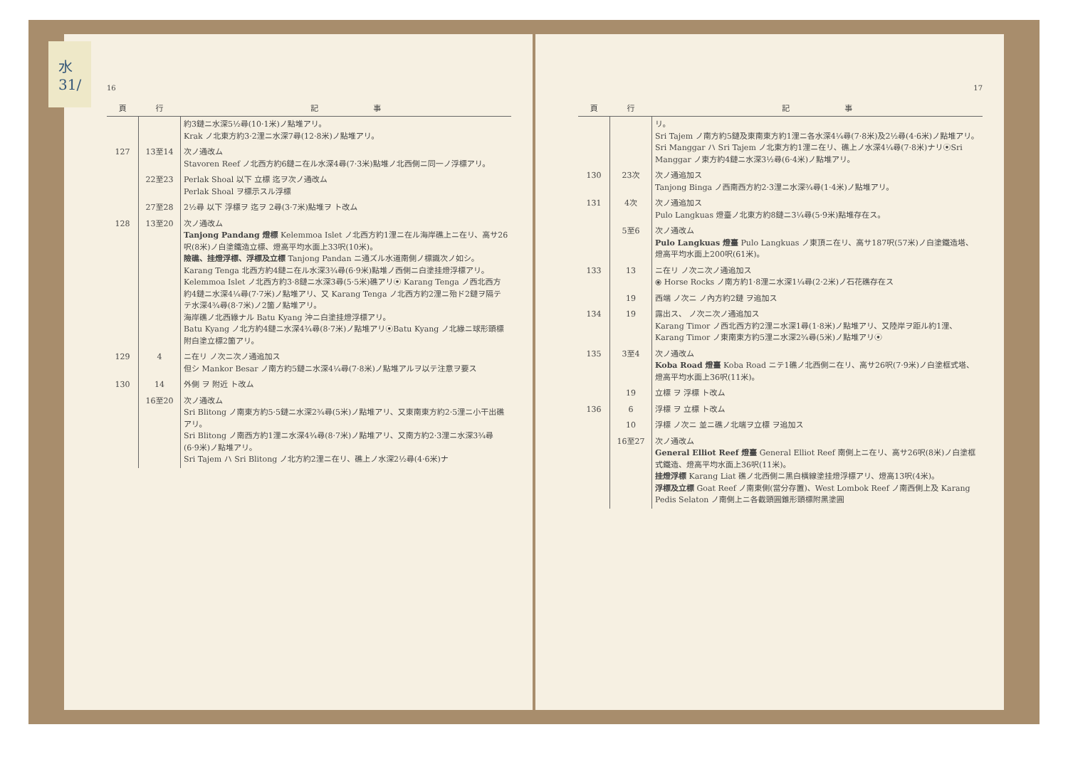水
31/
16
| 頁 | 行 | 記 事 |
| --- | --- | --- |
| | | 約3鏈ニ水深5½尋(10·1米)ノ點堆アリ。 Krak ノ北東方約3·2浬ニ水深7尋(12·8米)ノ點堆アリ。 |
| 127 | 13至14 | 次ノ通改ム Stavoren Reef ノ北西方約6鏈ニ在ル水深4尋(7·3米)點堆ノ北西側ニ同一ノ浮標アリ。 |
| | 22至23 | Perlak Shoal 以下 立標 迄ヲ次ノ通改ム Perlak Shoal ヲ標示スル浮標 |
| | 27至28 | 2½尋 以下 浮標ヲ 迄ヲ 2尋(3·7米)點堆ヲ ト改ム |
| 128 | 13至20 | 次ノ通改ム Tanjong Pandang 燈標 Kelemmoa Islet ノ北西方約1浬ニ在ル海岸礁上ニ在リ、高サ26呎(8米)ノ白塗鐵造立標、燈高平均水面上33呎(10米)。 險礁、挂燈浮標、浮標及立標 Tanjong Pandan ニ通ズル水道南側ノ標識次ノ如シ。 Karang Tenga 北西方約4鏈ニ在ル水深3¾尋(6·9米)點堆ノ西側ニ白塗挂燈浮標アリ。 Kelemmoa Islet ノ北西方約3·8鏈ニ水深3尋(5·5米)礁アリ⦿ Karang Tenga ノ西北西方約4鏈ニ水深4¼尋(7·7米)ノ點堆アリ、又 Karang Tenga ノ北西方約2浬ニ殆ド2鏈ヲ隔テテ水深4¾尋(8·7米)ノ2箇ノ點堆アリ。 海岸礁ノ北西緣ナル Batu Kyang 沖ニ白塗挂燈浮標アリ。 Batu Kyang ノ北方約4鏈ニ水深4¾尋(8·7米)ノ點堆アリ⦿Batu Kyang ノ北緣ニ球形頭標附白塗立標2箇アリ。 |
| 129 | 4 | ニ在リ ノ次ニ次ノ通追加ス 但シ Mankor Besar ノ南方約5鏈ニ水深4¼尋(7·8米)ノ點堆アルヲ以テ注意ヲ要ス |
| 130 | 14 | 外側 ヲ 附近 ト改ム |
| | 16至20 | 次ノ通改ム Sri Blitong ノ南東方約5·5鏈ニ水深2¾尋(5米)ノ點堆アリ、又東南東方約2·5浬ニ小干出礁アリ。 Sri Blitong ノ南西方約1浬ニ水深4¾尋(8·7米)ノ點堆アリ、又南方約2·3浬ニ水深3¾尋(6·9米)ノ點堆アリ。 Sri Tajem ハ Sri Blitong ノ北方約2浬ニ在リ、礁上ノ水深2½尋(4·6米)ナ |
17
| 頁 | 行 | 記 事 |
| --- | --- | --- |
| | | リ。 Sri Tajem ノ南方約5鏈及東南東方約1浬ニ各水深4¼尋(7·8米)及2½尋(4·6米)ノ點堆アリ。 Sri Manggar ハ Sri Tajem ノ北東方約1浬ニ在リ、礁上ノ水深4¼尋(7·8米)ナリ⦿Sri Manggar ノ東方約4鏈ニ水深3½尋(6·4米)ノ點堆アリ。 |
| 130 | 23次 | 次ノ通追加ス Tanjong Binga ノ西南西方約2·3浬ニ水深¾尋(1·4米)ノ點堆アリ。 |
| 131 | 4次 | 次ノ通追加ス Pulo Langkuas 燈臺ノ北東方約8鏈ニ3¼尋(5·9米)點堆存在ス。 |
| | 5至6 | 次ノ通改ム Pulo Langkuas 燈臺 Pulo Langkuas ノ東頂ニ在リ、高サ187呎(57米)ノ白塗鐵造塔、燈高平均水面上200呎(61米)。 |
| 133 | 13 | ニ在リ ノ次ニ次ノ通追加ス ⦿ Horse Rocks ノ南方約1·8浬ニ水深1¼尋(2·2米)ノ石花礁存在ス |
| | 19 | 西端 ノ次ニ ノ內方約2鏈 ヲ追加ス |
| 134 | 19 | 露出ス、 ノ次ニ次ノ通追加ス Karang Timor ノ西北西方約2浬ニ水深1尋(1·8米)ノ點堆アリ、又陸岸ヲ距ル約1浬、Karang Timor ノ東南東方約5浬ニ水深2¾尋(5米)ノ點堆アリ⦿ |
| 135 | 3至4 | 次ノ通改ム Koba Road 燈臺 Koba Road ニテ1礁ノ北西側ニ在リ、高サ26呎(7·9米)ノ白塗框式塔、燈高平均水面上36呎(11米)。 |
| | 19 | 立標 ヲ 浮標 ト改ム |
| 136 | 6 | 浮標 ヲ 立標 ト改ム |
| | 10 | 浮標 ノ次ニ 並ニ礁ノ北端ヲ立標 ヲ追加ス |
| | 16至27 | 次ノ通改ム General Elliot Reef 燈臺 General Elliot Reef 南側上ニ在リ、高サ26呎(8米)ノ白塗框式鐵造、燈高平均水面上36呎(11米)。 挂燈浮標 Karang Liat 礁ノ北西側ニ黑白橫線塗挂燈浮標アリ、燈高13呎(4米)。 浮標及立標 Goat Reef ノ南東側(當分存置)、West Lombok Reef ノ南西側上及 Karang Pedis Selaton ノ南側上ニ各截頭圓錐形頭標附黑塗圓 |